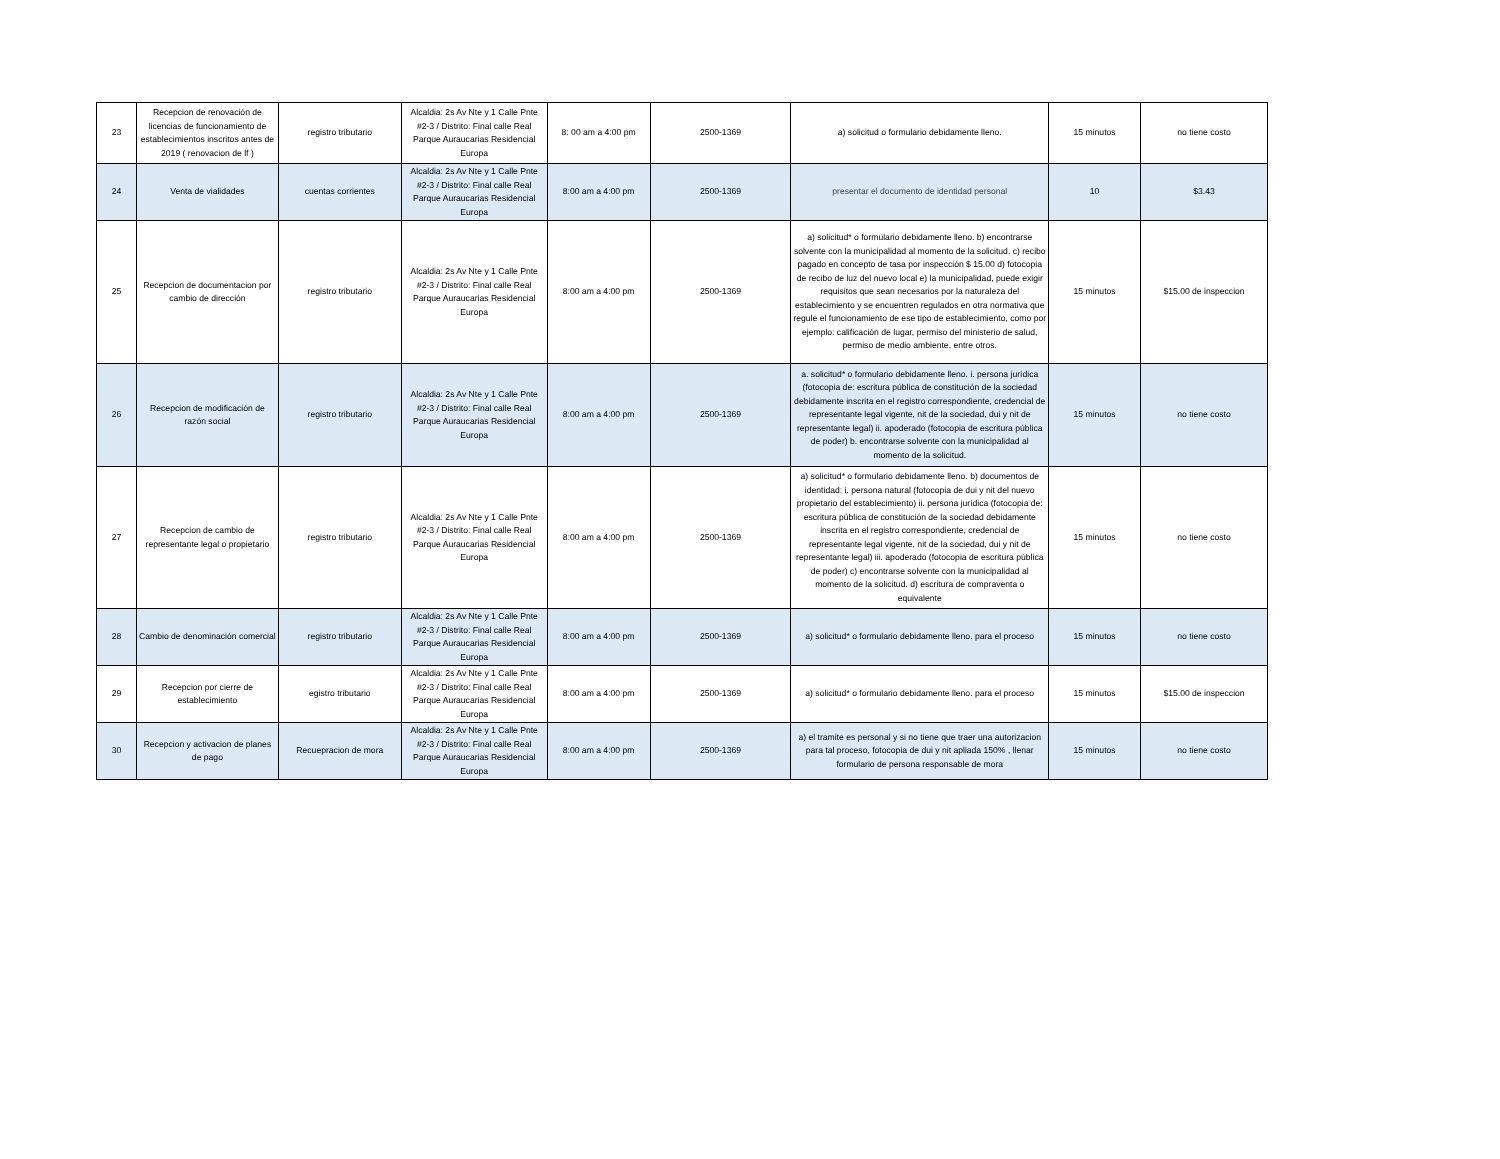| 23 | Recepcion de renovación de licencias de funcionamiento de establecimientos inscritos antes de 2019 ( renovacion de lf ) | registro tributario | Alcaldia: 2s Av Nte y 1 Calle Pnte #2-3 / Distrito: Final calle Real Parque Auraucarias Residencial Europa | 8: 00 am a 4:00 pm | 2500-1369 | a) solicitud o formulario debidamente lleno. | 15 minutos | no tiene costo |
| 24 | Venta de vialidades | cuentas corrientes | Alcaldia: 2s Av Nte y 1 Calle Pnte #2-3 / Distrito: Final calle Real Parque Auraucarias Residencial Europa | 8:00 am a 4:00 pm | 2500-1369 | presentar el documento de identidad personal | 10 | $3.43 |
| 25 | Recepcion de documentacion por cambio de dirección | registro tributario | Alcaldia: 2s Av Nte y 1 Calle Pnte #2-3 / Distrito: Final calle Real Parque Auraucarias Residencial Europa | 8:00 am a 4:00 pm | 2500-1369 | a) solicitud* o formulario debidamente lleno. b) encontrarse solvente con la municipalidad al momento de la solicitud. c) recibo pagado en concepto de tasa por inspección $ 15.00 d) fotocopia de recibo de luz del nuevo local e) la municipalidad, puede exigir requisitos que sean necesarios por la naturaleza del establecimiento y se encuentren regulados en otra normativa que regule el funcionamiento de ese tipo de establecimiento, como por ejemplo: calificación de lugar, permiso del ministerio de salud, permiso de medio ambiente, entre otros. | 15 minutos | $15.00 de inspeccion |
| 26 | Recepcion de modificación de razón social | registro tributario | Alcaldia: 2s Av Nte y 1 Calle Pnte #2-3 / Distrito: Final calle Real Parque Auraucarias Residencial Europa | 8:00 am a 4:00 pm | 2500-1369 | a. solicitud* o formulario debidamente lleno. i. persona jurídica (fotocopia de: escritura pública de constitución de la sociedad debidamente inscrita en el registro correspondiente, credencial de representante legal vigente, nit de la sociedad, dui y nit de representante legal) ii. apoderado (fotocopia de escritura pública de poder) b. encontrarse solvente con la municipalidad al momento de la solicitud. | 15 minutos | no tiene costo |
| 27 | Recepcion de cambio de representante legal o propietario | registro tributario | Alcaldia: 2s Av Nte y 1 Calle Pnte #2-3 / Distrito: Final calle Real Parque Auraucarias Residencial Europa | 8:00 am a 4:00 pm | 2500-1369 | a) solicitud* o formulario debidamente lleno. b) documentos de identidad: i. persona natural (fotocopia de dui y nit del nuevo propietario del establecimiento) ii. persona jurídica (fotocopia de: escritura pública de constitución de la sociedad debidamente inscrita en el registro correspondiente, credencial de representante legal vigente, nit de la sociedad, dui y nit de representante legal) iii. apoderado (fotocopia de escritura pública de poder) c) encontrarse solvente con la municipalidad al momento de la solicitud. d) escritura de compraventa o equivalente | 15 minutos | no tiene costo |
| 28 | Cambio de denominación comercial | registro tributario | Alcaldia: 2s Av Nte y 1 Calle Pnte #2-3 / Distrito: Final calle Real Parque Auraucarias Residencial Europa | 8:00 am a 4:00 pm | 2500-1369 | a) solicitud* o formulario debidamente lleno. para el proceso | 15 minutos | no tiene costo |
| 29 | Recepcion por cierre de establecimiento | egistro tributario | Alcaldia: 2s Av Nte y 1 Calle Pnte #2-3 / Distrito: Final calle Real Parque Auraucarias Residencial Europa | 8:00 am a 4:00 pm | 2500-1369 | a) solicitud* o formulario debidamente lleno. para el proceso | 15 minutos | $15.00 de inspeccion |
| 30 | Recepcion y activacion de planes de pago | Recuepracion de mora | Alcaldia: 2s Av Nte y 1 Calle Pnte #2-3 / Distrito: Final calle Real Parque Auraucarias Residencial Europa | 8:00 am a 4:00 pm | 2500-1369 | a) el tramite es personal y si no tiene que traer una autorizacion para tal proceso, fotocopia de dui y nit apliada 150% , llenar formulario de persona responsable de mora | 15 minutos | no tiene costo |